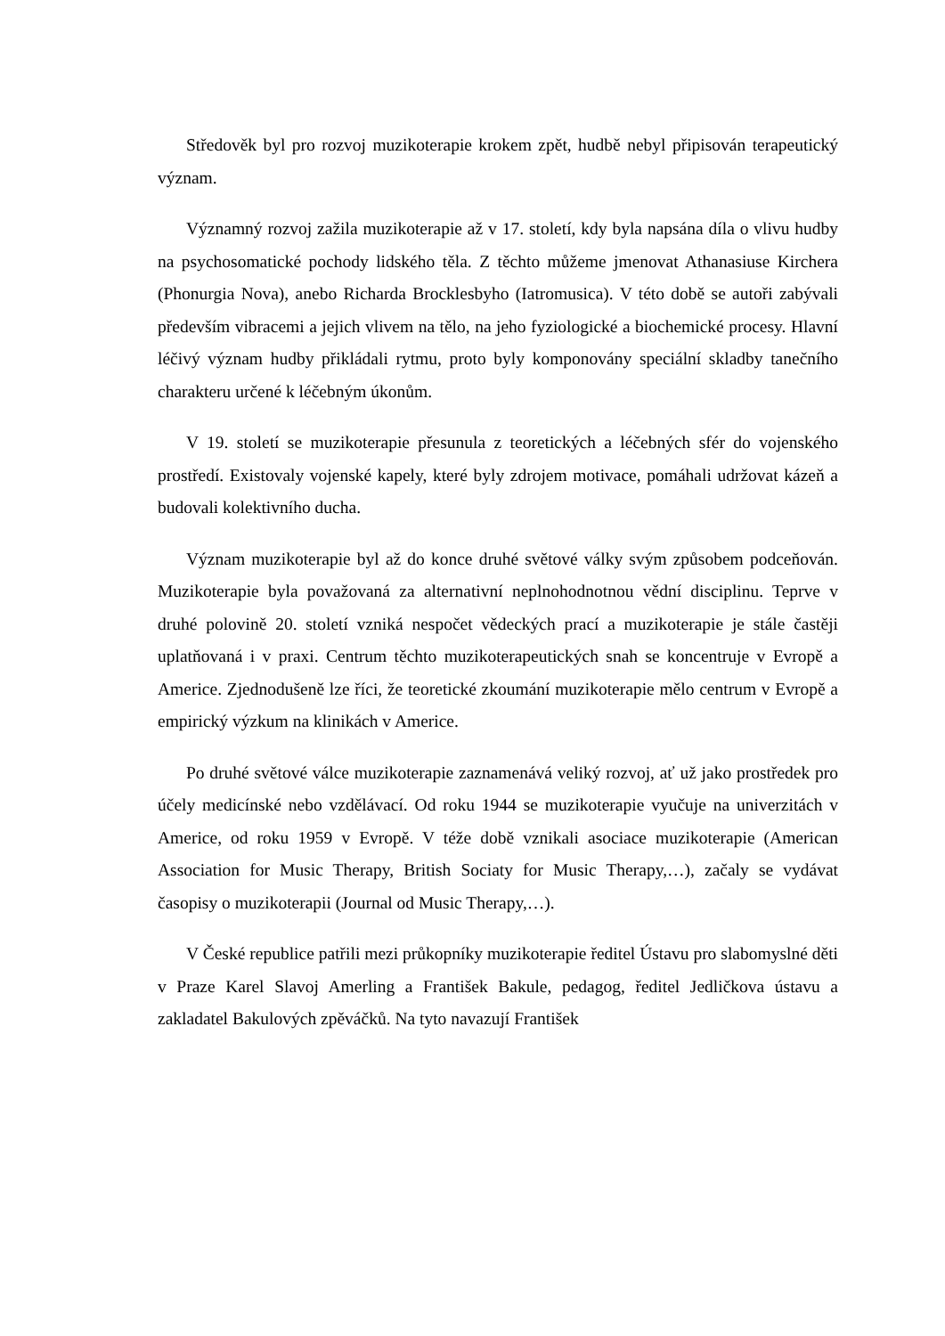Středověk byl pro rozvoj muzikoterapie krokem zpět, hudbě nebyl připisován terapeutický význam.
Významný rozvoj zažila muzikoterapie až v 17. století, kdy byla napsána díla o vlivu hudby na psychosomatické pochody lidského těla. Z těchto můžeme jmenovat Athanasiuse Kirchera (Phonurgia Nova), anebo Richarda Brocklesbyho (Iatromusica). V této době se autoři zabývali především vibracemi a jejich vlivem na tělo, na jeho fyziologické a biochemické procesy. Hlavní léčivý význam hudby přikládali rytmu, proto byly komponovány speciální skladby tanečního charakteru určené k léčebným úkonům.
V 19. století se muzikoterapie přesunula z teoretických a léčebných sfér do vojenského prostředí. Existovaly vojenské kapely, které byly zdrojem motivace, pomáhali udržovat kázeň a budovali kolektivního ducha.
Význam muzikoterapie byl až do konce druhé světové války svým způsobem podceňován. Muzikoterapie byla považovaná za alternativní neplnohodnotnou vědní disciplinu. Teprve v druhé polovině 20. století vzniká nespočet vědeckých prací a muzikoterapie je stále častěji uplatňovaná i v praxi. Centrum těchto muzikoterapeutických snah se koncentruje v Evropě a Americe. Zjednodušeně lze říci, že teoretické zkoumání muzikoterapie mělo centrum v Evropě a empirický výzkum na klinikách v Americe.
Po druhé světové válce muzikoterapie zaznamenává veliký rozvoj, ať už jako prostředek pro účely medicínské nebo vzdělávací. Od roku 1944 se muzikoterapie vyučuje na univerzitách v Americe, od roku 1959 v Evropě. V téže době vznikali asociace muzikoterapie (American Association for Music Therapy, British Sociaty for Music Therapy,…), začaly se vydávat časopisy o muzikoterapii (Journal od Music Therapy,…).
V České republice patřili mezi průkopníky muzikoterapie ředitel Ústavu pro slabomyslné děti v Praze Karel Slavoj Amerling a František Bakule, pedagog, ředitel Jedličkova ústavu a zakladatel Bakulových zpěváčků. Na tyto navazují František